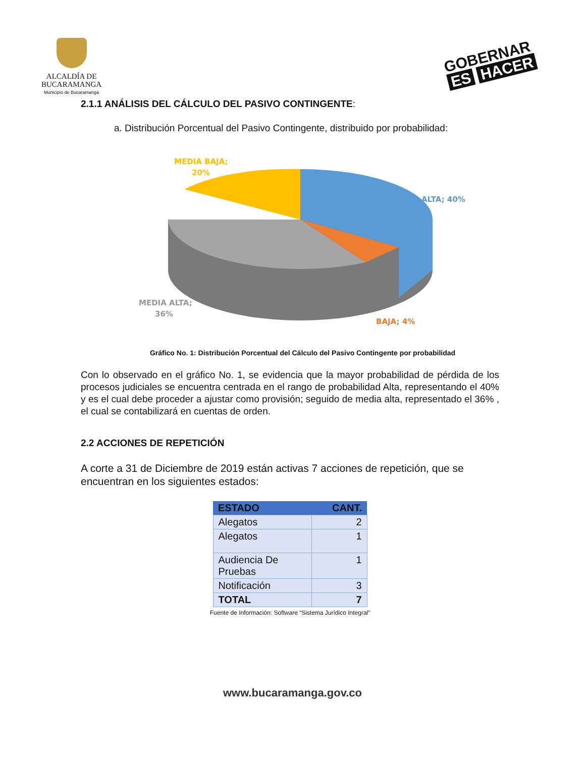ALCALDÍA DE
BUCARAMANGA
Municipio de Bucaramanga
GOBERNAR
ES HACER
2.1.1 ANÁLISIS DEL CÁLCULO DEL PASIVO CONTINGENTE:
a. Distribución Porcentual del Pasivo Contingente, distribuido por probabilidad:
MEDIA BAJA;
20%
ALTA; 40%
MEDIA ALTA;
36%
BAJA; 4%
Gráfico No. 1: Distribución Porcentual del Cálculo del Pasivo Contingente por probabilidad
Con lo observado en el gráfico No. 1, se evidencia que la mayor probabilidad de pérdida de los procesos judiciales se encuentra centrada en el rango de probabilidad Alta, representando el 40% y es el cual debe proceder a ajustar como provisión; seguido de media alta, representado el 36% , el cual se contabilizará en cuentas de orden.
2.2 ACCIONES DE REPETICIÓN
A corte a 31 de Diciembre de 2019 están activas 7 acciones de repetición, que se encuentran en los siguientes estados:
| ESTADO | CANT. |
| --- | --- |
| Alegatos | 2 |
| Alegatos | 1 |
| Audiencia De Pruebas | 1 |
| Notificación | 3 |
| TOTAL | 7 |
Fuente de Información: Software “Sistema Jurídico Integral”
www.bucaramanga.gov.co